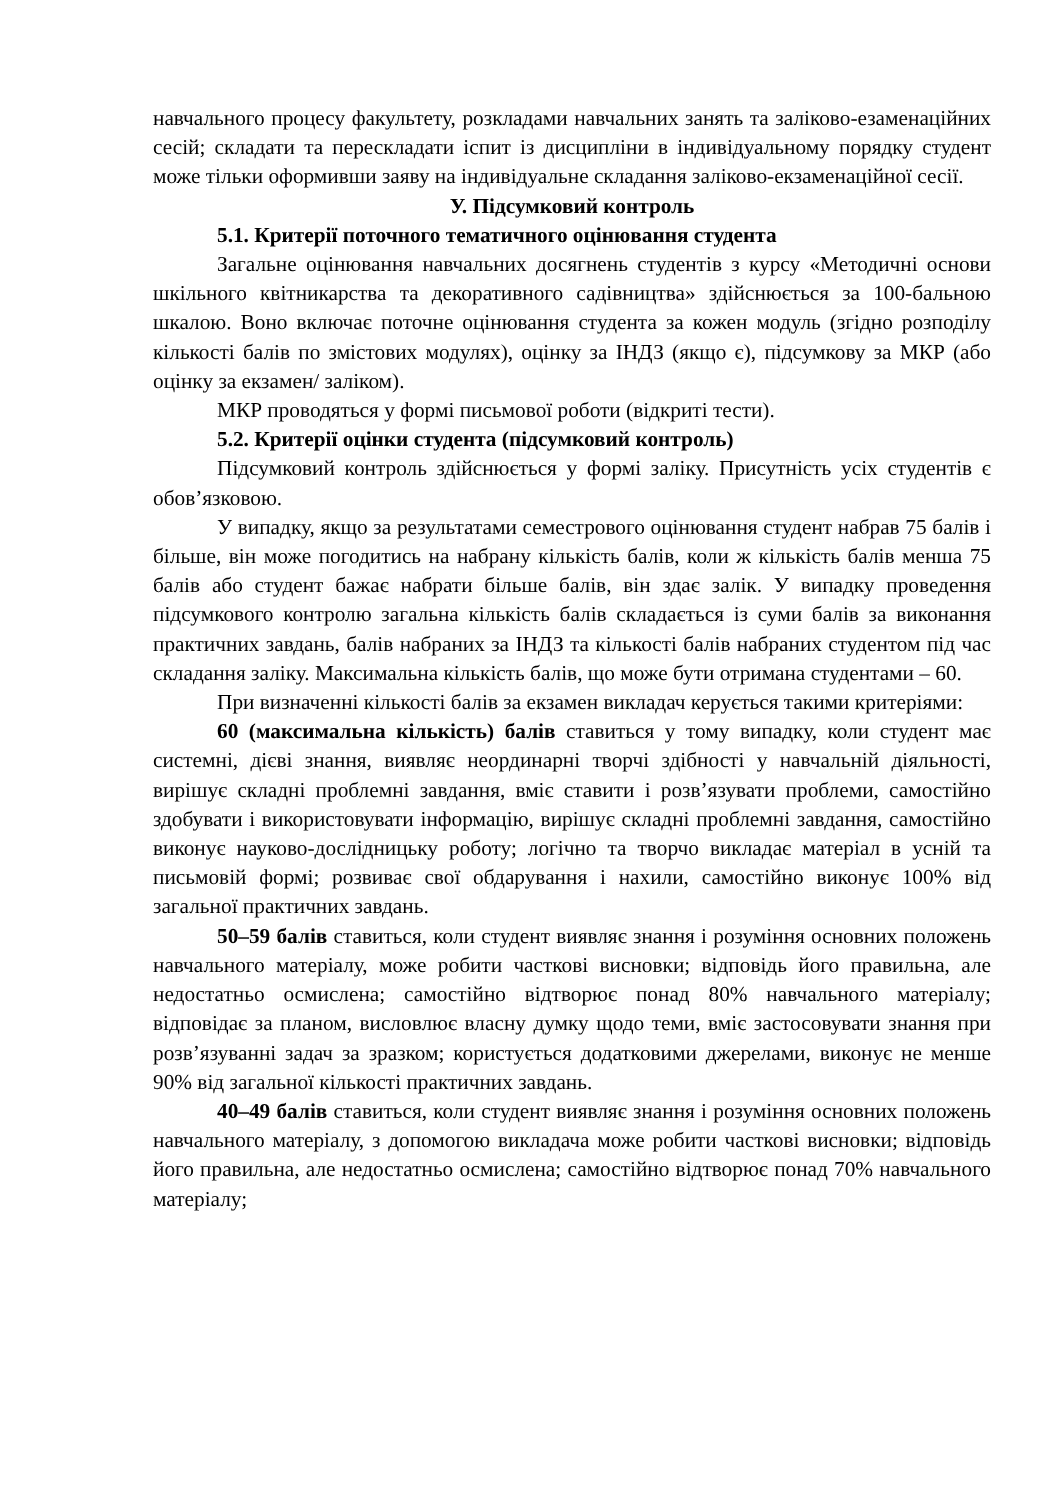навчального процесу факультету, розкладами навчальних занять та заліково-езаменаційних сесій; складати та перескладати іспит із дисципліни в індивідуальному порядку студент може тільки оформивши заяву на індивідуальне складання заліково-екзаменаційної сесії.
У. Підсумковий контроль
5.1. Критерії поточного тематичного оцінювання студента
Загальне оцінювання навчальних досягнень студентів з курсу «Методичні основи шкільного квітникарства та декоративного садівництва» здійснюється за 100-бальною шкалою. Воно включає поточне оцінювання студента за кожен модуль (згідно розподілу кількості балів по змістових модулях), оцінку за ІНДЗ (якщо є), підсумкову за МКР (або оцінку за екзамен/ заліком).
МКР проводяться у формі письмової роботи (відкриті тести).
5.2. Критерії оцінки студента (підсумковий контроль)
Підсумковий контроль здійснюється у формі заліку. Присутність усіх студентів є обов’язковою.
У випадку, якщо за результатами семестрового оцінювання студент набрав 75 балів і більше, він може погодитись на набрану кількість балів, коли ж кількість балів менша 75 балів або студент бажає набрати більше балів, він здає залік. У випадку проведення підсумкового контролю загальна кількість балів складається із суми балів за виконання практичних завдань, балів набраних за ІНДЗ та кількості балів набраних студентом під час складання заліку. Максимальна кількість балів, що може бути отримана студентами – 60.
При визначенні кількості балів за екзамен викладач керується такими критеріями:
60 (максимальна кількість) балів ставиться у тому випадку, коли студент має системні, дієві знання, виявляє неординарні творчі здібності у навчальній діяльності, вирішує складні проблемні завдання, вміє ставити і розв’язувати проблеми, самостійно здобувати і використовувати інформацію, вирішує складні проблемні завдання, самостійно виконує науково-дослідницьку роботу; логічно та творчо викладає матеріал в усній та письмовій формі; розвиває свої обдарування і нахили, самостійно виконує 100% від загальної практичних завдань.
50–59 балів ставиться, коли студент виявляє знання і розуміння основних положень навчального матеріалу, може робити часткові висновки; відповідь його правильна, але недостатньо осмислена; самостійно відтворює понад 80% навчального матеріалу; відповідає за планом, висловлює власну думку щодо теми, вміє застосовувати знання при розв’язуванні задач за зразком; користується додатковими джерелами, виконує не менше 90% від загальної кількості практичних завдань.
40–49 балів ставиться, коли студент виявляє знання і розуміння основних положень навчального матеріалу, з допомогою викладача може робити часткові висновки; відповідь його правильна, але недостатньо осмислена; самостійно відтворює понад 70% навчального матеріалу;